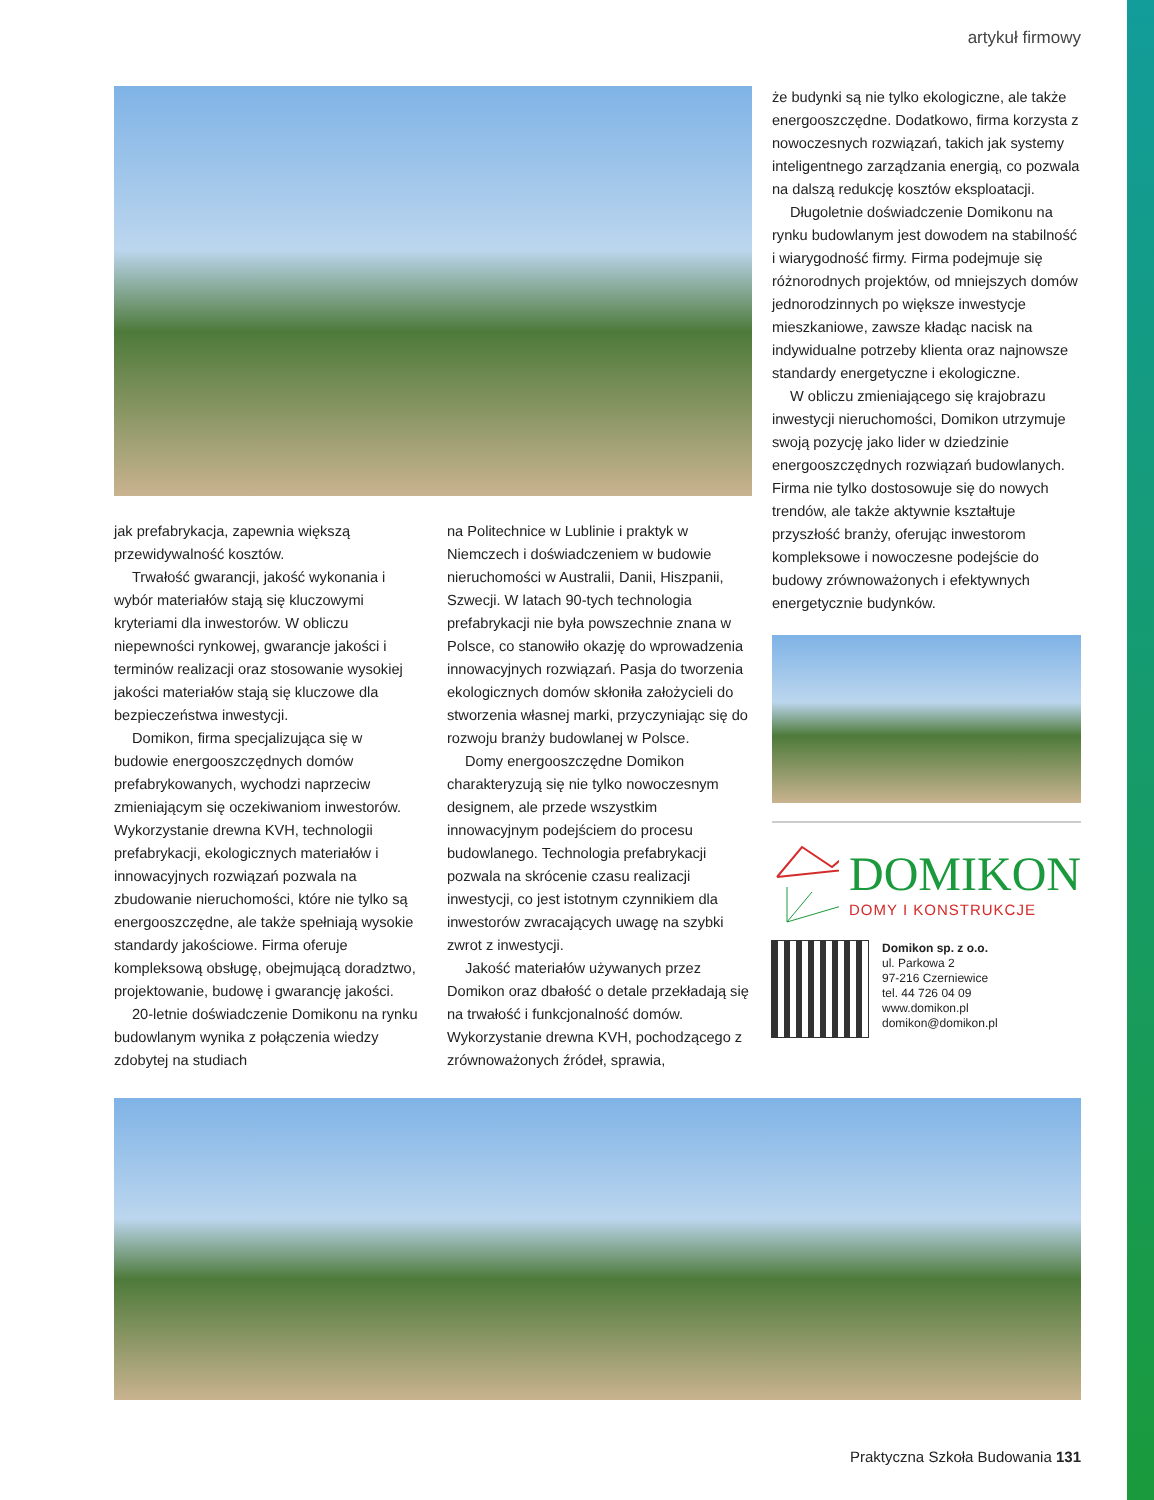artykuł firmowy
jak prefabrykacja, zapewnia większą przewidywalność kosztów.
Trwałość gwarancji, jakość wykonania i wybór materiałów stają się kluczowymi kryteriami dla inwestorów. W obliczu niepewności rynkowej, gwarancje jakości i terminów realizacji oraz stosowanie wysokiej jakości materiałów stają się kluczowe dla bezpieczeństwa inwestycji.
Domikon, firma specjalizująca się w budowie energooszczędnych domów prefabrykowanych, wychodzi naprzeciw zmieniającym się oczekiwaniom inwestorów. Wykorzystanie drewna KVH, technologii prefabrykacji, ekologicznych materiałów i innowacyjnych rozwiązań pozwala na zbudowanie nieruchomości, które nie tylko są energooszczędne, ale także spełniają wysokie standardy jakościowe. Firma oferuje kompleksową obsługę, obejmującą doradztwo, projektowanie, budowę i gwarancję jakości.
20-letnie doświadczenie Domikonu na rynku budowlanym wynika z połączenia wiedzy zdobytej na studiach
na Politechnice w Lublinie i praktyk w Niemczech i doświadczeniem w budowie nieruchomości w Australii, Danii, Hiszpanii, Szwecji. W latach 90-tych technologia prefabrykacji nie była powszechnie znana w Polsce, co stanowiło okazję do wprowadzenia innowacyjnych rozwiązań. Pasja do tworzenia ekologicznych domów skłoniła założycieli do stworzenia własnej marki, przyczyniając się do rozwoju branży budowlanej w Polsce.
Domy energooszczędne Domikon charakteryzują się nie tylko nowoczesnym designem, ale przede wszystkim innowacyjnym podejściem do procesu budowlanego. Technologia prefabrykacji pozwala na skrócenie czasu realizacji inwestycji, co jest istotnym czynnikiem dla inwestorów zwracających uwagę na szybki zwrot z inwestycji.
Jakość materiałów używanych przez Domikon oraz dbałość o detale przekładają się na trwałość i funkcjonalność domów. Wykorzystanie drewna KVH, pochodzącego z zrównoważonych źródeł, sprawia,
że budynki są nie tylko ekologiczne, ale także energooszczędne. Dodatkowo, firma korzysta z nowoczesnych rozwiązań, takich jak systemy inteligentnego zarządzania energią, co pozwala na dalszą redukcję kosztów eksploatacji.
Długoletnie doświadczenie Domikonu na rynku budowlanym jest dowodem na stabilność i wiarygodność firmy. Firma podejmuje się różnorodnych projektów, od mniejszych domów jednorodzinnych po większe inwestycje mieszkaniowe, zawsze kładąc nacisk na indywidualne potrzeby klienta oraz najnowsze standardy energetyczne i ekologiczne.
W obliczu zmieniającego się krajobrazu inwestycji nieruchomości, Domikon utrzymuje swoją pozycję jako lider w dziedzinie energooszczędnych rozwiązań budowlanych. Firma nie tylko dostosowuje się do nowych trendów, ale także aktywnie kształtuje przyszłość branży, oferując inwestorom kompleksowe i nowoczesne podejście do budowy zrównoważonych i efektywnych energetycznie budynków.
DOMIKON
DOMY I KONSTRUKCJE
Domikon sp. z o.o.
ul. Parkowa 2
97-216 Czerniewice
tel. 44 726 04 09
www.domikon.pl
domikon@domikon.pl
Praktyczna Szkoła Budowania 131